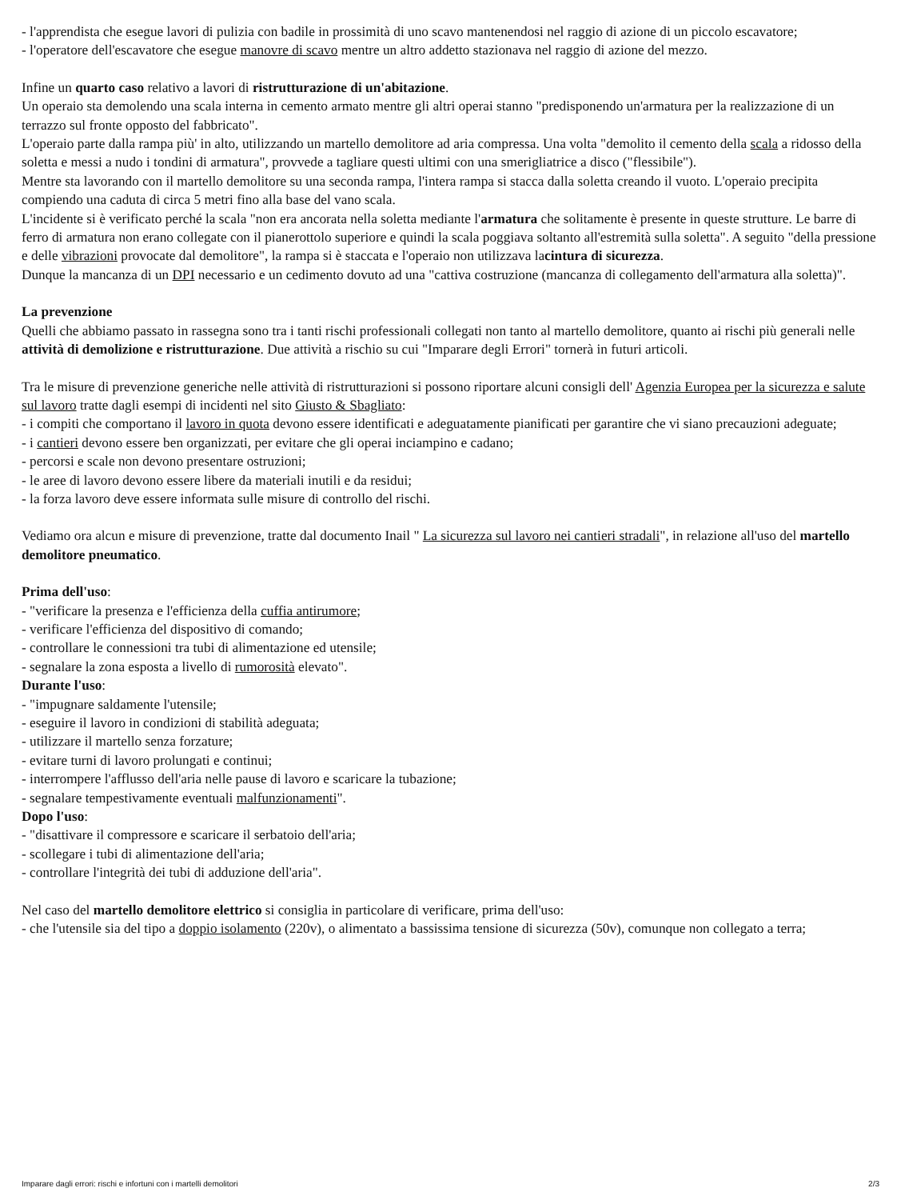- l'apprendista che esegue lavori di pulizia con badile in prossimità di uno scavo mantenendosi nel raggio di azione di un piccolo escavatore;
- l'operatore dell'escavatore che esegue manovre di scavo mentre un altro addetto stazionava nel raggio di azione del mezzo.
Infine un quarto caso relativo a lavori di ristrutturazione di un'abitazione.
Un operaio sta demolendo una scala interna in cemento armato mentre gli altri operai stanno "predisponendo un'armatura per la realizzazione di un terrazzo sul fronte opposto del fabbricato".
L'operaio parte dalla rampa più' in alto, utilizzando un martello demolitore ad aria compressa. Una volta "demolito il cemento della scala a ridosso della soletta e messi a nudo i tondini di armatura", provvede a tagliare questi ultimi con una smerigliatrice a disco ("flessibile").
Mentre sta lavorando con il martello demolitore su una seconda rampa, l'intera rampa si stacca dalla soletta creando il vuoto. L'operaio precipita compiendo una caduta di circa 5 metri fino alla base del vano scala.
L'incidente si è verificato perché la scala "non era ancorata nella soletta mediante l'armatura che solitamente è presente in queste strutture. Le barre di ferro di armatura non erano collegate con il pianerottolo superiore e quindi la scala poggiava soltanto all'estremità sulla soletta". A seguito "della pressione e delle vibrazioni provocate dal demolitore", la rampa si è staccata e l'operaio non utilizzava lacintura di sicurezza.
Dunque la mancanza di un DPI necessario e un cedimento dovuto ad una "cattiva costruzione (mancanza di collegamento dell'armatura alla soletta)".
La prevenzione
Quelli che abbiamo passato in rassegna sono tra i tanti rischi professionali collegati non tanto al martello demolitore, quanto ai rischi più generali nelle attività di demolizione e ristrutturazione. Due attività a rischio su cui "Imparare degli Errori" tornerà in futuri articoli.
Tra le misure di prevenzione generiche nelle attività di ristrutturazioni si possono riportare alcuni consigli dell' Agenzia Europea per la sicurezza e salute sul lavoro tratte dagli esempi di incidenti nel sito Giusto & Sbagliato:
- i compiti che comportano il lavoro in quota devono essere identificati e adeguatamente pianificati per garantire che vi siano precauzioni adeguate;
- i cantieri devono essere ben organizzati, per evitare che gli operai inciampino e cadano;
- percorsi e scale non devono presentare ostruzioni;
- le aree di lavoro devono essere libere da materiali inutili e da residui;
- la forza lavoro deve essere informata sulle misure di controllo del rischi.
Vediamo ora alcun e misure di prevenzione, tratte dal documento Inail " La sicurezza sul lavoro nei cantieri stradali", in relazione all'uso del martello demolitore pneumatico.
Prima dell'uso:
- "verificare la presenza e l'efficienza della cuffia antirumore;
- verificare l'efficienza del dispositivo di comando;
- controllare le connessioni tra tubi di alimentazione ed utensile;
- segnalare la zona esposta a livello di rumorosità elevato".
Durante l'uso:
- "impugnare saldamente l'utensile;
- eseguire il lavoro in condizioni di stabilità adeguata;
- utilizzare il martello senza forzature;
- evitare turni di lavoro prolungati e continui;
- interrompere l'afflusso dell'aria nelle pause di lavoro e scaricare la tubazione;
- segnalare tempestivamente eventuali malfunzionamenti".
Dopo l'uso:
- "disattivare il compressore e scaricare il serbatoio dell'aria;
- scollegare i tubi di alimentazione dell'aria;
- controllare l'integrità dei tubi di adduzione dell'aria".
Nel caso del martello demolitore elettrico si consiglia in particolare di verificare, prima dell'uso:
- che l'utensile sia del tipo a doppio isolamento (220v), o alimentato a bassissima tensione di sicurezza (50v), comunque non collegato a terra;
Imparare dagli errori: rischi e infortuni con i martelli demolitori 2/3